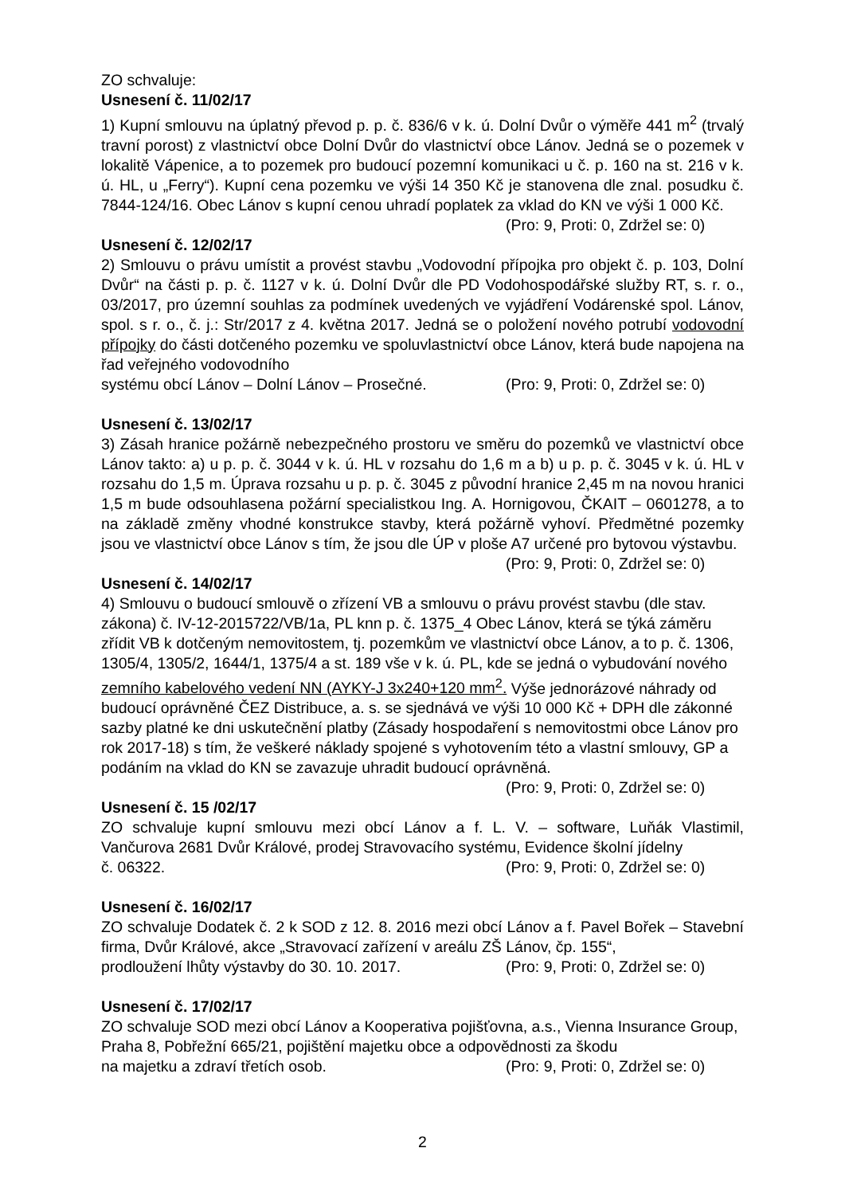ZO schvaluje:
Usnesení č. 11/02/17
1) Kupní smlouvu na úplatný převod p. p. č. 836/6 v k. ú. Dolní Dvůr o výměře 441 m<sup>2</sup> (trvalý travní porost) z vlastnictví obce Dolní Dvůr do vlastnictví obce Lánov. Jedná se o pozemek v lokalitě Vápenice, a to pozemek pro budoucí pozemní komunikaci u č. p. 160 na st. 216 v k. ú. HL, u „Ferry“). Kupní cena pozemku ve výši 14 350 Kč je stanovena dle znal. posudku č. 7844-124/16. Obec Lánov s kupní cenou uhradí poplatek za vklad do KN ve výši 1 000 Kč.
(Pro: 9, Proti: 0, Zdržel se: 0)
Usnesení č. 12/02/17
2) Smlouvu o právu umístit a provést stavbu „Vodovodní přípojka pro objekt č. p. 103, Dolní Dvůr“ na části p. p. č. 1127 v k. ú. Dolní Dvůr dle PD Vodohospodářské služby RT, s. r. o., 03/2017, pro územní souhlas za podmínek uvedených ve vyjádření Vodárenské spol. Lánov, spol. s r. o., č. j.: Str/2017 z 4. května 2017. Jedná se o položení nového potrubí vodovodní přípojky do části dotčeného pozemku ve spoluvlastnictví obce Lánov, která bude napojena na řad veřejného vodovodního
systému obcí Lánov – Dolní Lánov – Prosečné. (Pro: 9, Proti: 0, Zdržel se: 0)
Usnesení č. 13/02/17
3) Zásah hranice požárně nebezpečného prostoru ve směru do pozemků ve vlastnictví obce Lánov takto: a) u p. p. č. 3044 v k. ú. HL v rozsahu do 1,6 m a b) u p. p. č. 3045 v k. ú. HL v rozsahu do 1,5 m. Úprava rozsahu u p. p. č. 3045 z původní hranice 2,45 m na novou hranici 1,5 m bude odsouhlasena požární specialistkou Ing. A. Hornigovou, ČKAIT – 0601278, a to na základě změny vhodné konstrukce stavby, která požárně vyhoví. Předmětné pozemky jsou ve vlastnictví obce Lánov s tím, že jsou dle ÚP v ploše A7 určené pro bytovou výstavbu.
(Pro: 9, Proti: 0, Zdržel se: 0)
Usnesení č. 14/02/17
4) Smlouvu o budoucí smlouvě o zřízení VB a smlouvu o právu provést stavbu (dle stav. zákona) č. IV-12-2015722/VB/1a, PL knn p. č. 1375_4 Obec Lánov, která se týká záměru zřídit VB k dotčeným nemovitostem, tj. pozemkům ve vlastnictví obce Lánov, a to p. č. 1306, 1305/4, 1305/2, 1644/1, 1375/4 a st. 189 vše v k. ú. PL, kde se jedná o vybudování nového zemního kabelového vedení NN (AYKY-J 3x240+120 mm<sup>2</sup>. Výše jednorázové náhrady od budoucí oprávněné ČEZ Distribuce, a. s. se sjednává ve výši 10 000 Kč + DPH dle zákonné sazby platné ke dni uskutečnění platby (Zásady hospodaření s nemovitostmi obce Lánov pro rok 2017-18) s tím, že veškeré náklady spojené s vyhotovením této a vlastní smlouvy, GP a podáním na vklad do KN se zavazuje uhradit budoucí oprávněná.
(Pro: 9, Proti: 0, Zdržel se: 0)
Usnesení č. 15 /02/17
ZO schvaluje kupní smlouvu mezi obcí Lánov a f. L. V. – software, Luňák Vlastimil, Vančurova 2681 Dvůr Králové, prodej Stravovacího systému, Evidence školní jídelny
č. 06322. (Pro: 9, Proti: 0, Zdržel se: 0)
Usnesení č. 16/02/17
ZO schvaluje Dodatek č. 2 k SOD z 12. 8. 2016 mezi obcí Lánov a f. Pavel Bořek – Stavební firma, Dvůr Králové, akce „Stravovací zařízení v areálu ZŠ Lánov, čp. 155“,
prodloužení lhůty výstavby do 30. 10. 2017. (Pro: 9, Proti: 0, Zdržel se: 0)
Usnesení č. 17/02/17
ZO schvaluje SOD mezi obcí Lánov a Kooperativa pojišťovna, a.s., Vienna Insurance Group, Praha 8, Pobřežní 665/21, pojištění majetku obce a odpovědnosti za škodu
na majetku a zdraví třetích osob. (Pro: 9, Proti: 0, Zdržel se: 0)
2